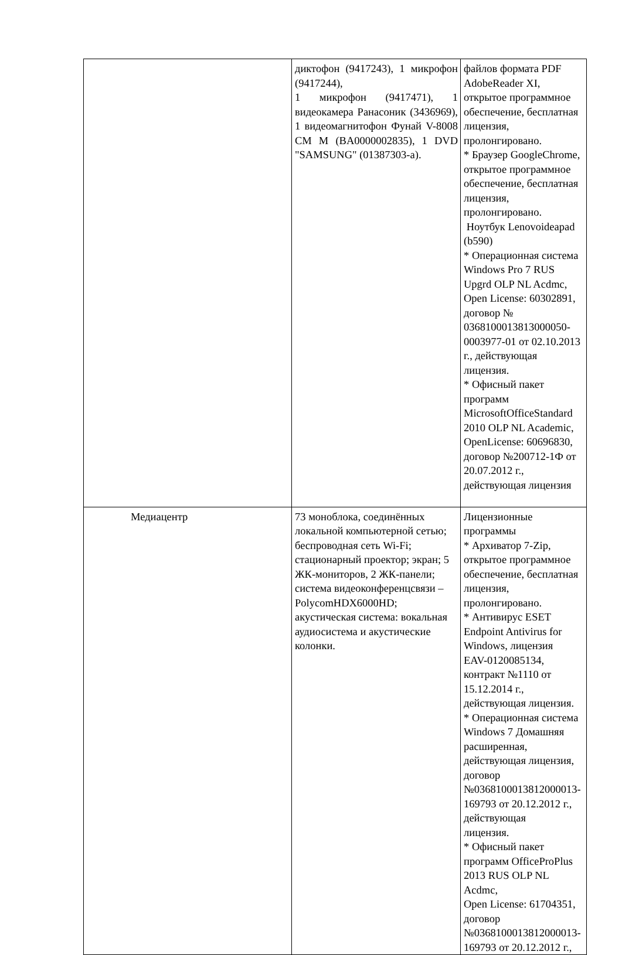| | диктофон (9417243), 1 микрофон (9417244), 1 микрофон (9417471), 1 видеокамера Ранасоник (3436969), 1 видеомагнитофон Фунай V-8008 CM M (BA0000002835), 1 DVD "SAMSUNG" (01387303-а). | файлов формата PDF AdobeReader XI, открытое программное обеспечение, бесплатная лицензия, пролонгировано. * Браузер GoogleChrome, открытое программное обеспечение, бесплатная лицензия, пролонгировано. Ноутбук Lenovoideapad (b590) * Операционная система Windows Pro 7 RUS Upgrd OLP NL Acdmc, Open License: 60302891, договор № 0368100013813000050-0003977-01 от 02.10.2013 г., действующая лицензия. * Офисный пакет программ MicrosoftOfficeStandard 2010 OLP NL Academic, OpenLicense: 60696830, договор №200712-1Ф от 20.07.2012 г., действующая лицензия |
| Медиацентр | 73 моноблока, соединённых локальной компьютерной сетью; беспроводная сеть Wi-Fi; стационарный проектор; экран; 5 ЖК-мониторов, 2 ЖК-панели; система видеоконференцсвязи – PolycomHDX6000HD; акустическая система: вокальная аудиосистема и акустические колонки. | Лицензионные программы * Архиватор 7-Zip, открытое программное обеспечение, бесплатная лицензия, пролонгировано. * Антивирус ESET Endpoint Antivirus for Windows, лицензия EAV-0120085134, контракт №1110 от 15.12.2014 г., действующая лицензия. * Операционная система Windows 7 Домашняя расширенная, действующая лицензия, договор №0368100013812000013-169793 от 20.12.2012 г., действующая лицензия. * Офисный пакет программ OfficeProPlus 2013 RUS OLP NL Acdmc, Open License: 61704351, договор №0368100013812000013-169793 от 20.12.2012 г., |